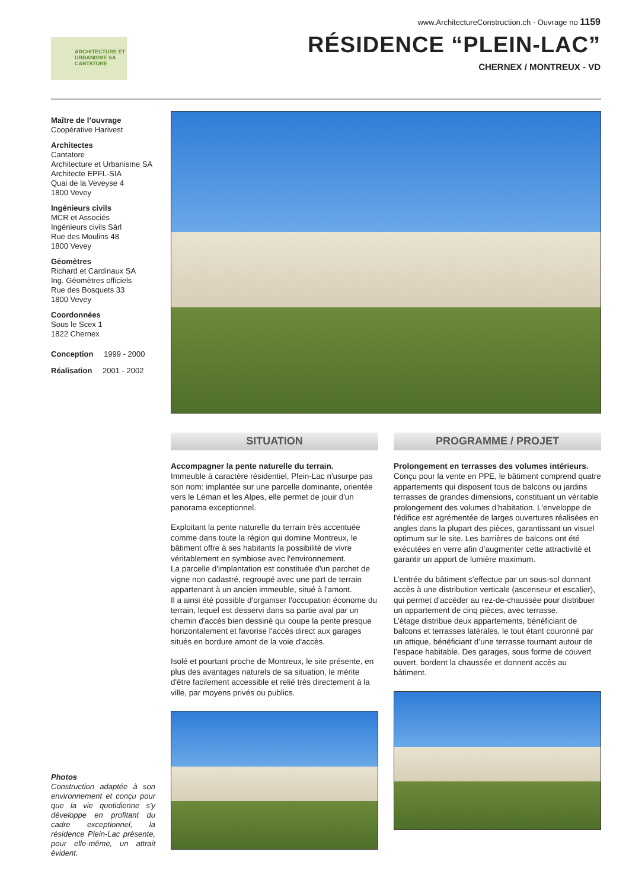www.ArchitectureConstruction.ch - Ouvrage no 1159
RÉSIDENCE “PLEIN-LAC”
CHERNEX / MONTREUX - VD
ARCHITECTURE ET URBANISME SA CANTATORE
Maître de l’ouvrage
Coopérative Harivest
Architectes
Cantatore
Architecture et Urbanisme SA
Architecte EPFL-SIA
Quai de la Veveyse 4
1800 Vevey
Ingénieurs civils
MCR et Associés
Ingénieurs civils Sàrl
Rue des Moulins 48
1800 Vevey
Géomètres
Richard et Cardinaux SA
Ing. Géomètres officiels
Rue des Bosquets 33
1800 Vevey
Coordonnées
Sous le Scex 1
1822 Chernex
Conception 1999 - 2000
Réalisation 2001 - 2002
SITUATION
Accompagner la pente naturelle du terrain.
Immeuble à caractère résidentiel, Plein-Lac n'usurpe pas son nom: implantée sur une parcelle dominante, orientée vers le Léman et les Alpes, elle permet de jouir d'un panorama exceptionnel.
Exploitant la pente naturelle du terrain très accentuée comme dans toute la région qui domine Montreux, le bâtiment offre à ses habitants la possibilité de vivre véritablement en symbiose avec l'environnement.
La parcelle d'implantation est constituée d'un parchet de vigne non cadastré, regroupé avec une part de terrain appartenant à un ancien immeuble, situé à l'amont.
Il a ainsi été possible d'organiser l'occupation économe du terrain, lequel est desservi dans sa partie aval par un chemin d'accès bien dessiné qui coupe la pente presque horizontalement et favorise l'accès direct aux garages situés en bordure amont de la voie d'accès.
Isolé et pourtant proche de Montreux, le site présente, en plus des avantages naturels de sa situation, le mérite d'être facilement accessible et relié très directement à la ville, par moyens privés ou publics.
PROGRAMME / PROJET
Prolongement en terrasses des volumes intérieurs.
Conçu pour la vente en PPE, le bâtiment comprend quatre appartements qui disposent tous de balcons ou jardins terrasses de grandes dimensions, constituant un véritable prolongement des volumes d'habitation. L'enveloppe de l'édifice est agrémentée de larges ouvertures réalisées en angles dans la plupart des pièces, garantissant un visuel optimum sur le site. Les barrières de balcons ont été exécutées en verre afin d’augmenter cette attractivité et garantir un apport de lumière maximum.
L’entrée du bâtiment s’effectue par un sous-sol donnant accès à une distribution verticale (ascenseur et escalier), qui permet d’accéder au rez-de-chaussée pour distribuer un appartement de cinq pièces, avec terrasse.
L’étage distribue deux appartements, bénéficiant de balcons et terrasses latérales, le tout étant couronné par un attique, bénéficiant d’une terrasse tournant autour de l’espace habitable. Des garages, sous forme de couvert ouvert, bordent la chaussée et donnent accès au bâtiment.
Photos
Construction adaptée à son environnement et conçu pour que la vie quotidienne s'y développe en profitant du cadre exceptionnel, la résidence Plein-Lac présente, pour elle-même, un attrait évident.